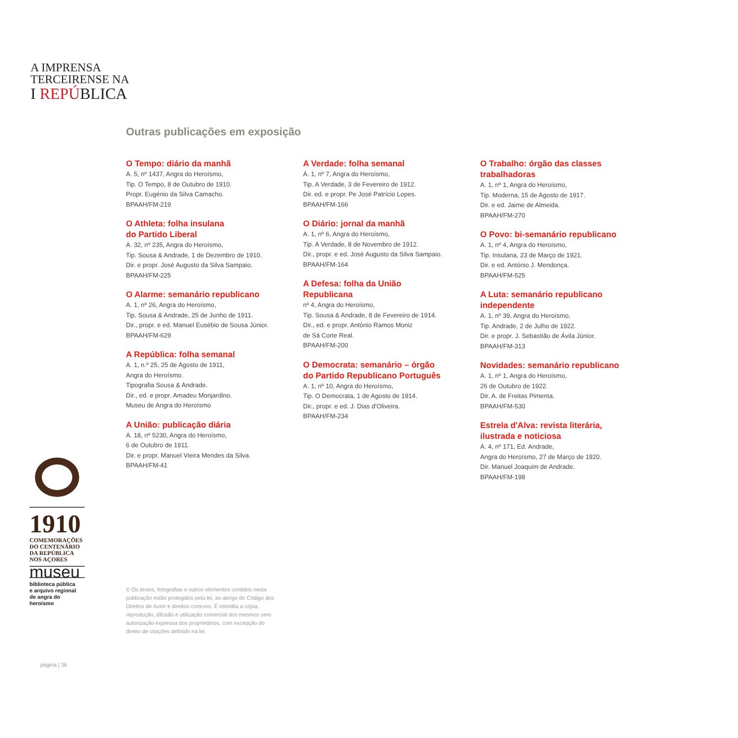A IMPRENSA
TERCEIRENSE NA
I REPÚBLICA
Outras publicações em exposição
O Tempo: diário da manhã
A. 5, nº 1437, Angra do Heroísmo,
Tip. O Tempo, 8 de Outubro de 1910.
Propr. Eugénio da Silva Camacho.
BPAAH/FM-219
O Athleta: folha insulana
do Partido Liberal
A. 32, nº 235, Angra do Heroísmo,
Tip. Sousa & Andrade, 1 de Dezembro de 1910.
Dir. e propr. José Augusto da Silva Sampaio.
BPAAH/FM-225
O Alarme: semanário republicano
A. 1, nº 26, Angra do Heroísmo,
Tip. Sousa & Andrade, 25 de Junho de 1911.
Dir., propr. e ed. Manuel Eusébio de Sousa Júnior.
BPAAH/FM-629
A República: folha semanal
A. 1, n.º 25, 25 de Agosto de 1911,
Angra do Heroísmo.
Tipografia Sousa & Andrade.
Dir., ed. e propr. Amadeu Monjardino.
Museu de Angra do Heroísmo
A União: publicação diária
A. 18, nº 5230, Angra do Heroísmo,
6 de Outubro de 1911.
Dir. e propr. Manuel Vieira Mendes da Silva.
BPAAH/FM-41
A Verdade: folha semanal
A. 1, nº 7, Angra do Heroísmo,
Tip. A Verdade, 3 de Fevereiro de 1912.
Dir. ed. e propr. Pe José Patrício Lopes.
BPAAH/FM-166
O Diário: jornal da manhã
A. 1, nº 6, Angra do Heroísmo,
Tip. A Verdade, 8 de Novembro de 1912.
Dir., propr. e ed. José Augusto da Silva Sampaio.
BPAAH/FM-164
A Defesa: folha da União
Republicana
nº 4, Angra do Heroísmo,
Tip. Sousa & Andrade, 8 de Fevereiro de 1914.
Dir., ed. e propr. António Ramos Moniz
de Sá Corte Real.
BPAAH/FM-200
O Democrata: semanário – órgão
do Partido Republicano Português
A. 1, nº 10, Angra do Heroísmo,
Tip. O Democrata, 1 de Agosto de 1914.
Dir., propr. e ed. J. Dias d'Oliveira.
BPAAH/FM-234
O Trabalho: órgão das classes
trabalhadoras
A. 1, nº 1, Angra do Heroísmo,
Tip. Moderna, 15 de Agosto de 1917.
Dir. e ed. Jaime de Almeida.
BPAAH/FM-270
O Povo: bi-semanário republicano
A. 1, nº 4, Angra do Heroísmo,
Tip. Insulana, 23 de Março de 1921.
Dir. e ed. António J. Mendonça.
BPAAH/FM-525
A Luta: semanário republicano
independente
A. 1, nº 39, Angra do Heroísmo,
Tip. Andrade, 2 de Julho de 1922.
Dir. e propr. J. Sebastião de Ávila Júnior.
BPAAH/FM-313
Novidades: semanário republicano
A. 1, nº 1, Angra do Heroísmo,
26 de Outubro de 1922.
Dir. A. de Freitas Pimenta.
BPAAH/FM-530
Estrela d'Alva: revista literária,
ilustrada e noticiosa
A. 4, nº 171, Ed. Andrade,
Angra do Heroísmo, 27 de Março de 1920.
Dir. Manuel Joaquim de Andrade.
BPAAH/FM-198
1910
COMEMORAÇÕES
DO CENTENÁRIO
DA REPÚBLICA
NOS AÇORES
museu
biblioteca pública
e arquivo regional
de angra do heroísmo
© Os textos, fotografias e outros elementos contidos nesta publicação estão protegidos pela lei, ao abrigo do Código dos Direitos de Autor e direitos conexos. É interdita a cópia, reprodução, difusão e utilização comercial dos mesmos sem autorização expressa dos proprietários, com excepção do direito de citações definido na lei.
página | 36